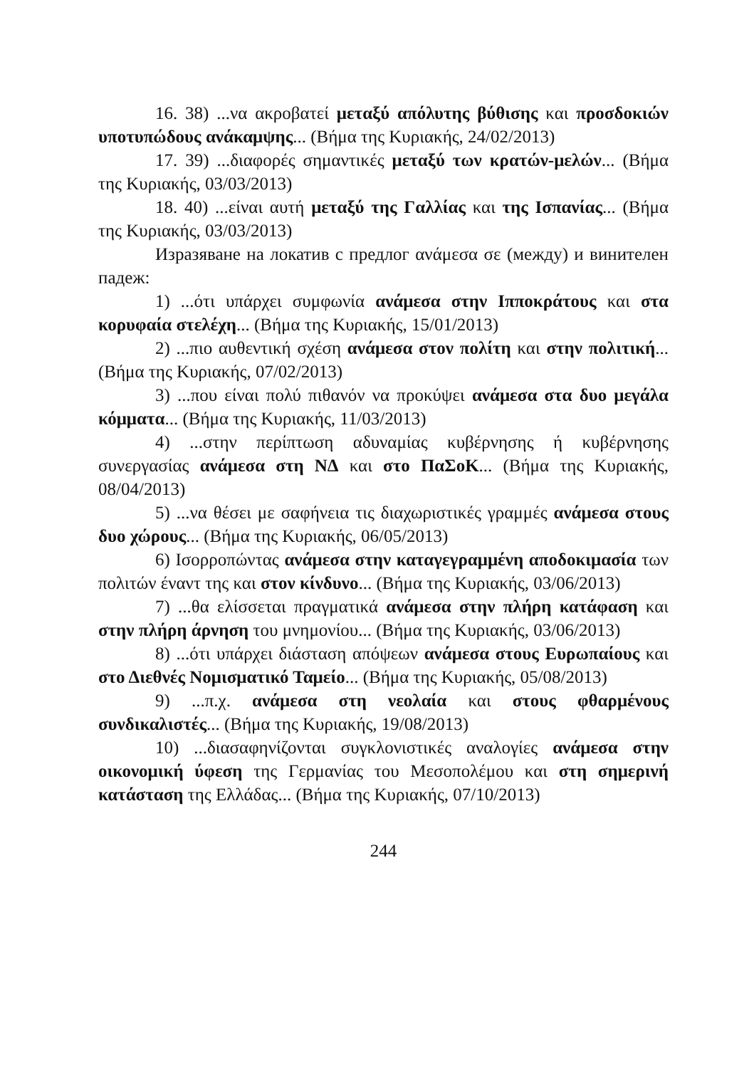16. 38) ...να ακροβατεί μεταξύ απόλυτης βύθισης και προσδοκιών υποτυπώδους ανάκαμψης... (Βήμα της Κυριακής, 24/02/2013)
17. 39) ...διαφορές σημαντικές μεταξύ των κρατών-μελών... (Βήμα της Κυριακής, 03/03/2013)
18. 40) ...είναι αυτή μεταξύ της Γαλλίας και της Ισπανίας... (Βήμα της Κυριακής, 03/03/2013)
Изразяване на локатив с предлог ανάμεσα σε (между) и винителен падеж:
1) ...ότι υπάρχει συμφωνία ανάμεσα στην Ιπποκράτους και στα κορυφαία στελέχη... (Βήμα της Κυριακής, 15/01/2013)
2) ...πιο αυθεντική σχέση ανάμεσα στον πολίτη και στην πολιτική... (Βήμα της Κυριακής, 07/02/2013)
3) ...που είναι πολύ πιθανόν να προκύψει ανάμεσα στα δυο μεγάλα κόμματα... (Βήμα της Κυριακής, 11/03/2013)
4) ...στην περίπτωση αδυναμίας κυβέρνησης ή κυβέρνησης συνεργασίας ανάμεσα στη ΝΔ και στο ΠαΣοΚ... (Βήμα της Κυριακής, 08/04/2013)
5) ...να θέσει με σαφήνεια τις διαχωριστικές γραμμές ανάμεσα στους δυο χώρους... (Βήμα της Κυριακής, 06/05/2013)
6) Ισορροπώντας ανάμεσα στην καταγεγραμμένη αποδοκιμασία των πολιτών έναντ της και στον κίνδυνο... (Βήμα της Κυριακής, 03/06/2013)
7) ...θα ελίσσεται πραγματικά ανάμεσα στην πλήρη κατάφαση και στην πλήρη άρνηση του μνημονίου... (Βήμα της Κυριακής, 03/06/2013)
8) ...ότι υπάρχει διάσταση απόψεων ανάμεσα στους Ευρωπαίους και στο Διεθνές Νομισματικό Ταμείο... (Βήμα της Κυριακής, 05/08/2013)
9) ...π.χ. ανάμεσα στη νεολαία και στους φθαρμένους συνδικαλιστές... (Βήμα της Κυριακής, 19/08/2013)
10) ...διασαφηνίζονται συγκλονιστικές αναλογίες ανάμεσα στην οικονομική ύφεση της Γερμανίας του Μεσοπολέμου και στη σημερινή κατάσταση της Ελλάδας... (Βήμα της Κυριακής, 07/10/2013)
244